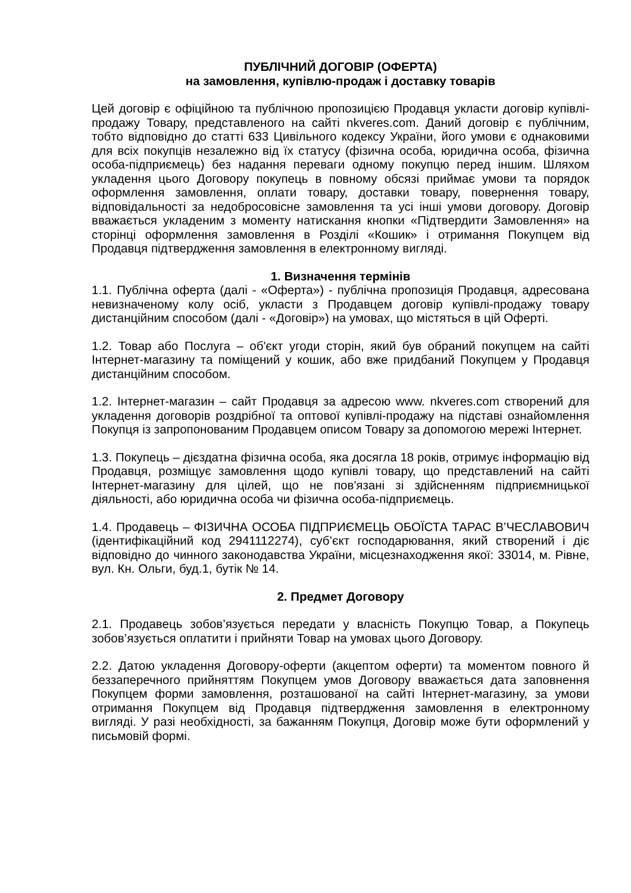ПУБЛІЧНИЙ ДОГОВІР (ОФЕРТА)
на замовлення, купівлю-продаж і доставку товарів
Цей договір є офіційною та публічною пропозицією Продавця укласти договір купівлі-продажу Товару, представленого на сайті nkveres.com. Даний договір є публічним, тобто відповідно до статті 633 Цивільного кодексу України, його умови є однаковими для всіх покупців незалежно від їх статусу (фізична особа, юридична особа, фізична особа-підприємець) без надання переваги одному покупцю перед іншим. Шляхом укладення цього Договору покупець в повному обсязі приймає умови та порядок оформлення замовлення, оплати товару, доставки товару, повернення товару, відповідальності за недобросовісне замовлення та усі інші умови договору. Договір вважається укладеним з моменту натискання кнопки «Підтвердити Замовлення» на сторінці оформлення замовлення в Розділі «Кошик» і отримання Покупцем від Продавця підтвердження замовлення в електронному вигляді.
1. Визначення термінів
1.1. Публічна оферта (далі - «Оферта») - публічна пропозиція Продавця, адресована невизначеному колу осіб, укласти з Продавцем договір купівлі-продажу товару дистанційним способом (далі - «Договір») на умовах, що містяться в цій Оферті.
1.2. Товар або Послуга – об'єкт угоди сторін, який був обраний покупцем на сайті Інтернет-магазину та поміщений у кошик, або вже придбаний Покупцем у Продавця дистанційним способом.
1.2. Інтернет-магазин – сайт Продавця за адресою www. nkveres.com створений для укладення договорів роздрібної та оптової купівлі-продажу на підставі ознайомлення Покупця із запропонованим Продавцем описом Товару за допомогою мережі Інтернет.
1.3. Покупець – дієздатна фізична особа, яка досягла 18 років, отримує інформацію від Продавця, розміщує замовлення щодо купівлі товару, що представлений на сайті Інтернет-магазину для цілей, що не пов'язані зі здійсненням підприємницької діяльності, або юридична особа чи фізична особа-підприємець.
1.4. Продавець – ФІЗИЧНА ОСОБА ПІДПРИЄМЕЦЬ ОБОЇСТА ТАРАС В’ЧЕСЛАВОВИЧ (ідентифікаційний код 2941112274), суб’єкт господарювання, який створений і діє відповідно до чинного законодавства України, місцезнаходження якої: 33014, м. Рівне, вул. Кн. Ольги, буд.1, бутік № 14.
2. Предмет Договору
2.1. Продавець зобов’язується передати у власність Покупцю Товар, а Покупець зобов’язується оплатити і прийняти Товар на умовах цього Договору.
2.2. Датою укладення Договору-оферти (акцептом оферти) та моментом повного й беззаперечного прийняттям Покупцем умов Договору вважається дата заповнення Покупцем форми замовлення, розташованої на сайті Інтернет-магазину, за умови отримання Покупцем від Продавця підтвердження замовлення в електронному вигляді. У разі необхідності, за бажанням Покупця, Договір може бути оформлений у письмовій формі.